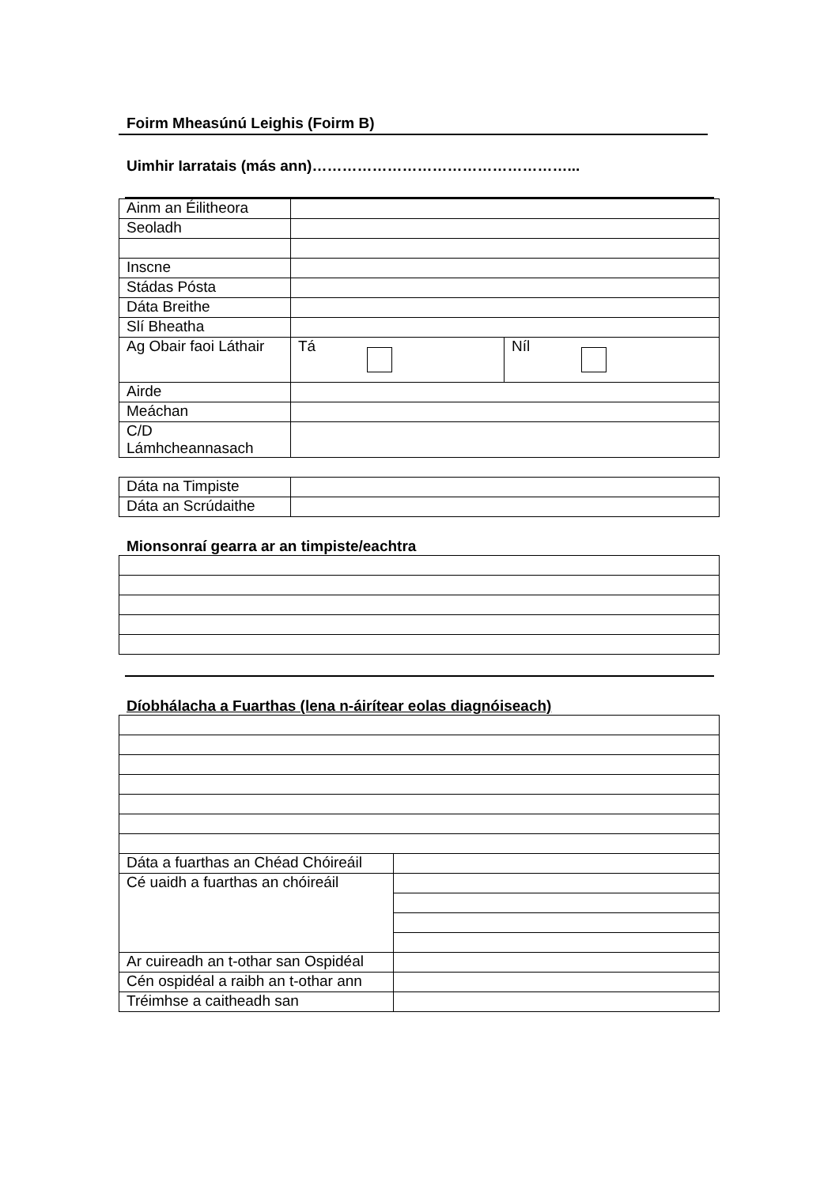Foirm Mheasúnú Leighis (Foirm B)
Uimhir Iarratais (más ann)……………………………………………...
| Ainm an Éilitheora | | |
| Seoladh | | |
| Inscne | | |
| Stádas Pósta | | |
| Dáta Breithe | | |
| Slí Bheatha | | |
| Ag Obair faoi Láthair | Tá | Níl |
| Airde | | |
| Meáchan | | |
| C/D Lámhcheannasach | | |
| Dáta na Timpiste | |
| Dáta an Scrúdaithe | |
Mionsonraí gearra ar an timpiste/eachtra
Díobhálacha a Fuarthas (lena n-áirítear eolas diagnóiseach)
| Dáta a fuarthas an Chéad Chóireáil | |
| Cé uaidh a fuarthas an chóireáil | |
| Ar cuireadh an t-othar san Ospidéal | |
| Cén ospidéal a raibh an t-othar ann | |
| Tréimhse a caitheadh san | |